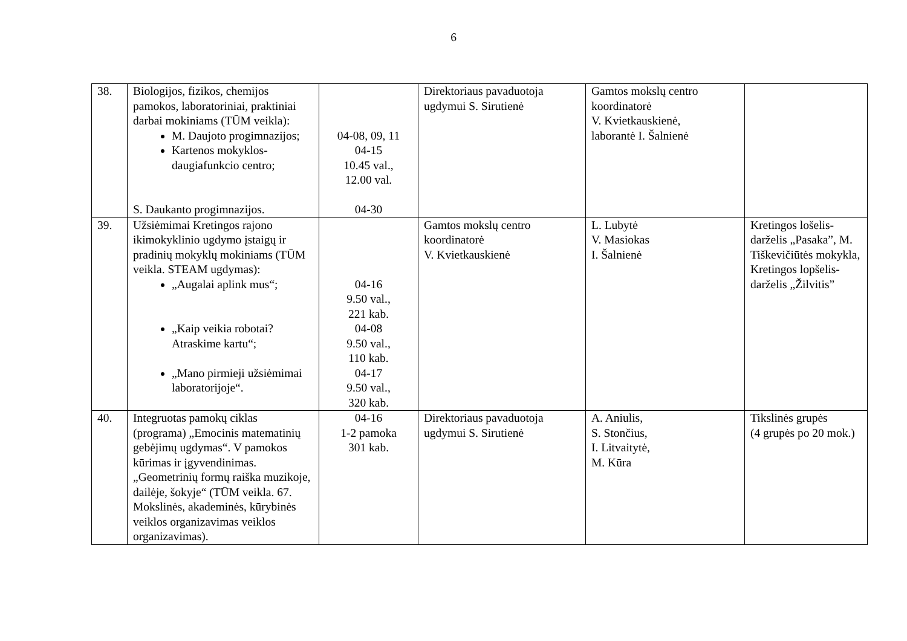6
| 38. | Biologijos, fizikos, chemijos pamokos, laboratoriniai, praktiniai darbai mokiniams (TŪM veikla): M. Daujoto progimnazijos; Kartenos mokyklos-daugiafunkcio centro; S. Daukanto progimnazijos. | 04-08, 09, 11 04-15 10.45 val., 12.00 val. 04-30 | Direktoriaus pavaduotoja ugdymui S. Sirutienė | Gamtos mokslų centro koordinatorė V. Kvietkauskienė, laborantė I. Šalnienė | |
| 39. | Užsiėmimai Kretingos rajono ikimokyklinio ugdymo įstaigų ir pradinių mokyklų mokiniams (TŪM veikla. STEAM ugdymas): „Augalai aplink mus“; „Kaip veikia robotai? Atraskime kartu“; „Mano pirmieji užsiėmimai laboratorijoje“. | 04-16 9.50 val., 221 kab. 04-08 9.50 val., 110 kab. 04-17 9.50 val., 320 kab. | Gamtos mokslų centro koordinatorė V. Kvietkauskienė | L. Lubytė V. Masiokas I. Šalnienė | Kretingos lošelis-darželis „Pasaka”, M. Tiškevičiūtės mokykla, Kretingos lopšelis-darželis „Žilvitis” |
| 40. | Integruotas pamokų ciklas (programa) „Emocinis matematinių gebėjimų ugdymas“. V pamokos kūrimas ir įgyvendinimas. „Geometrinių formų raiška muzikoje, dailėje, šokyje“ (TŪM veikla. 67. Mokslinės, akademinės, kūrybinės veiklos organizavimas veiklos organizavimas). | 04-16 1-2 pamoka 301 kab. | Direktoriaus pavaduotoja ugdymui S. Sirutienė | A. Aniulis, S. Stončius, I. Litvaitytė, M. Kūra | Tikslinės grupės (4 grupės po 20 mok.) |